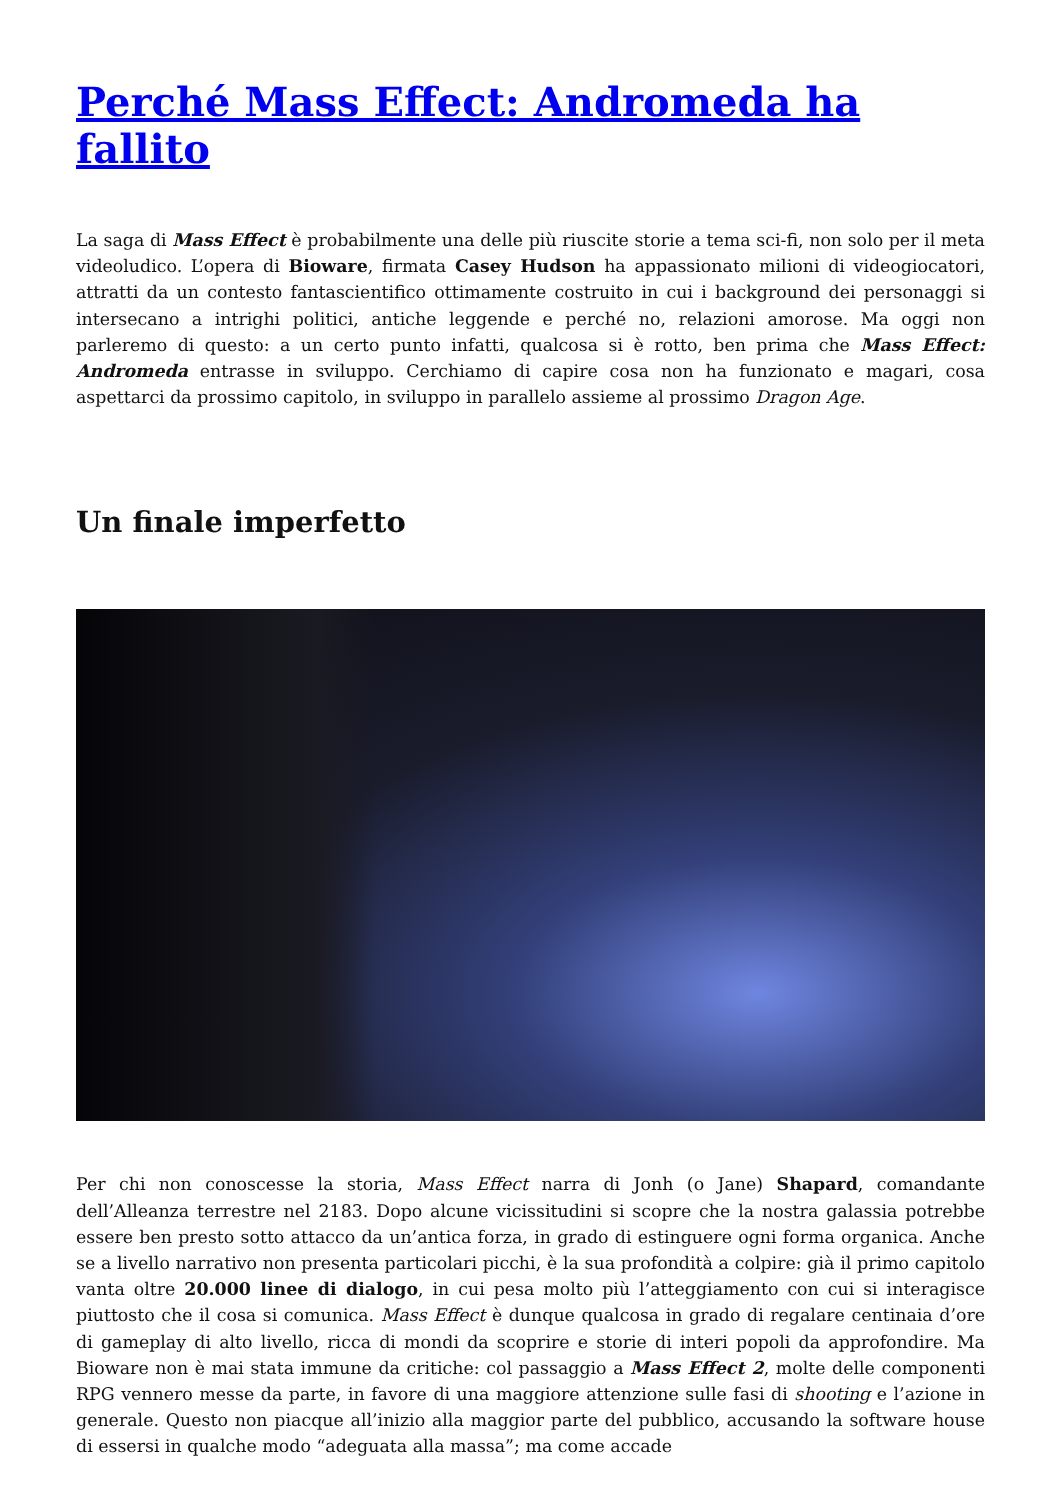Perché Mass Effect: Andromeda ha fallito
La saga di Mass Effect è probabilmente una delle più riuscite storie a tema sci-fi, non solo per il meta videoludico. L’opera di Bioware, firmata Casey Hudson ha appassionato milioni di videogiocatori, attratti da un contesto fantascientifico ottimamente costruito in cui i background dei personaggi si intersecano a intrighi politici, antiche leggende e perché no, relazioni amorose. Ma oggi non parleremo di questo: a un certo punto infatti, qualcosa si è rotto, ben prima che Mass Effect: Andromeda entrasse in sviluppo. Cerchiamo di capire cosa non ha funzionato e magari, cosa aspettarci da prossimo capitolo, in sviluppo in parallelo assieme al prossimo Dragon Age.
Un finale imperfetto
Per chi non conoscesse la storia, Mass Effect narra di Jonh (o Jane) Shapard, comandante dell’Alleanza terrestre nel 2183. Dopo alcune vicissitudini si scopre che la nostra galassia potrebbe essere ben presto sotto attacco da un’antica forza, in grado di estinguere ogni forma organica. Anche se a livello narrativo non presenta particolari picchi, è la sua profondità a colpire: già il primo capitolo vanta oltre 20.000 linee di dialogo, in cui pesa molto più l’atteggiamento con cui si interagisce piuttosto che il cosa si comunica. Mass Effect è dunque qualcosa in grado di regalare centinaia d’ore di gameplay di alto livello, ricca di mondi da scoprire e storie di interi popoli da approfondire. Ma Bioware non è mai stata immune da critiche: col passaggio a Mass Effect 2, molte delle componenti RPG vennero messe da parte, in favore di una maggiore attenzione sulle fasi di shooting e l’azione in generale. Questo non piacque all’inizio alla maggior parte del pubblico, accusando la software house di essersi in qualche modo “adeguata alla massa”; ma come accade